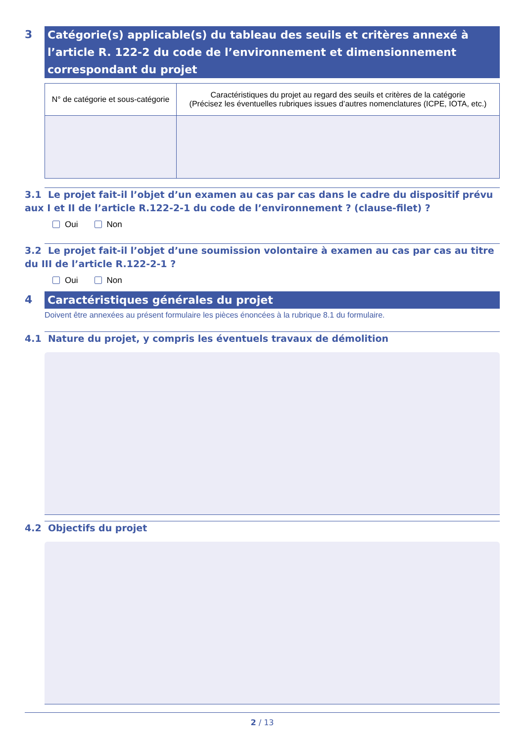3
Catégorie(s) applicable(s) du tableau des seuils et critères annexé à l’article R. 122-2 du code de l’environnement et dimensionnement correspondant du projet
| N° de catégorie et sous-catégorie | Caractéristiques du projet au regard des seuils et critères de la catégorie (Précisez les éventuelles rubriques issues d’autres nomenclatures (ICPE, IOTA, etc.) |
| --- | --- |
3.1 Le projet fait-il l’objet d’un examen au cas par cas dans le cadre du dispositif prévu aux I et II de l’article R.122-2-1 du code de l’environnement ? (clause-filet) ?
Oui Non
3.2 Le projet fait-il l’objet d’une soumission volontaire à examen au cas par cas au titre du III de l’article R.122-2-1 ?
Oui Non
4
Caractéristiques générales du projet
Doivent être annexées au présent formulaire les pièces énoncées à la rubrique 8.1 du formulaire.
4.1 Nature du projet, y compris les éventuels travaux de démolition
4.2 Objectifs du projet
2 / 13